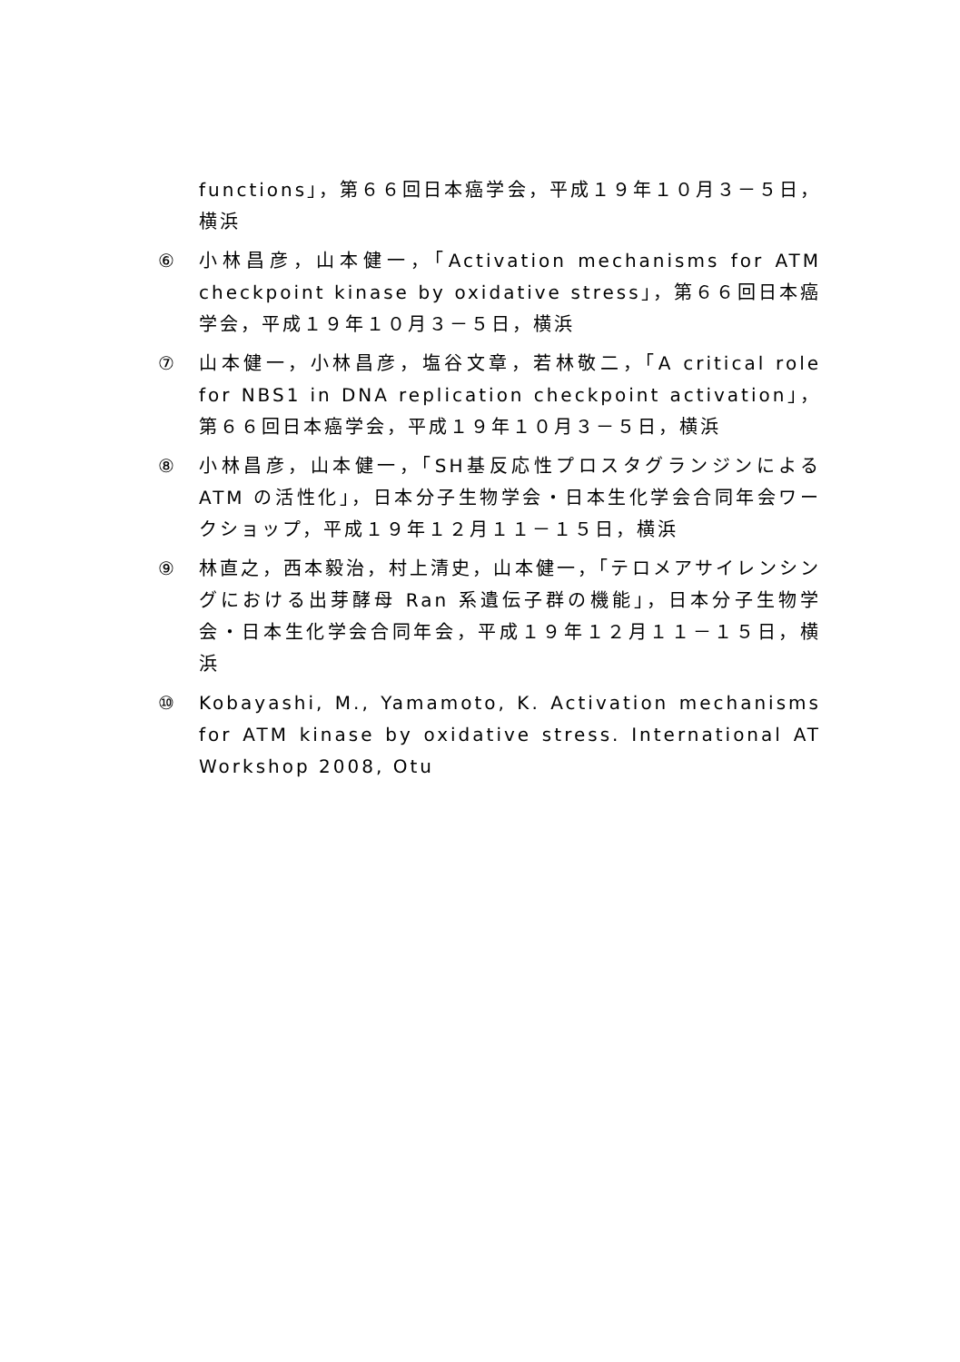functions」，第６６回日本癌学会，平成１９年１０月３－５日，横浜
⑥ 小林昌彦，山本健一，「Activation mechanisms for ATM checkpoint kinase by oxidative stress」，第６６回日本癌学会，平成１９年１０月３－５日，横浜
⑦ 山本健一，小林昌彦，塩谷文章，若林敬二，「A critical role for NBS1 in DNA replication checkpoint activation」，第６６回日本癌学会，平成１９年１０月３－５日，横浜
⑧ 小林昌彦，山本健一，「SH基反応性プロスタグランジンによる ATM の活性化」，日本分子生物学会・日本生化学会合同年会ワークショップ，平成１９年１２月１１－１５日，横浜
⑨ 林直之，西本毅治，村上清史，山本健一，「テロメアサイレンシングにおける出芽酵母 Ran 系遺伝子群の機能」，日本分子生物学会・日本生化学会合同年会，平成１９年１２月１１－１５日，横浜
⑩ Kobayashi, M., Yamamoto, K. Activation mechanisms for ATM kinase by oxidative stress. International AT Workshop 2008, Otu